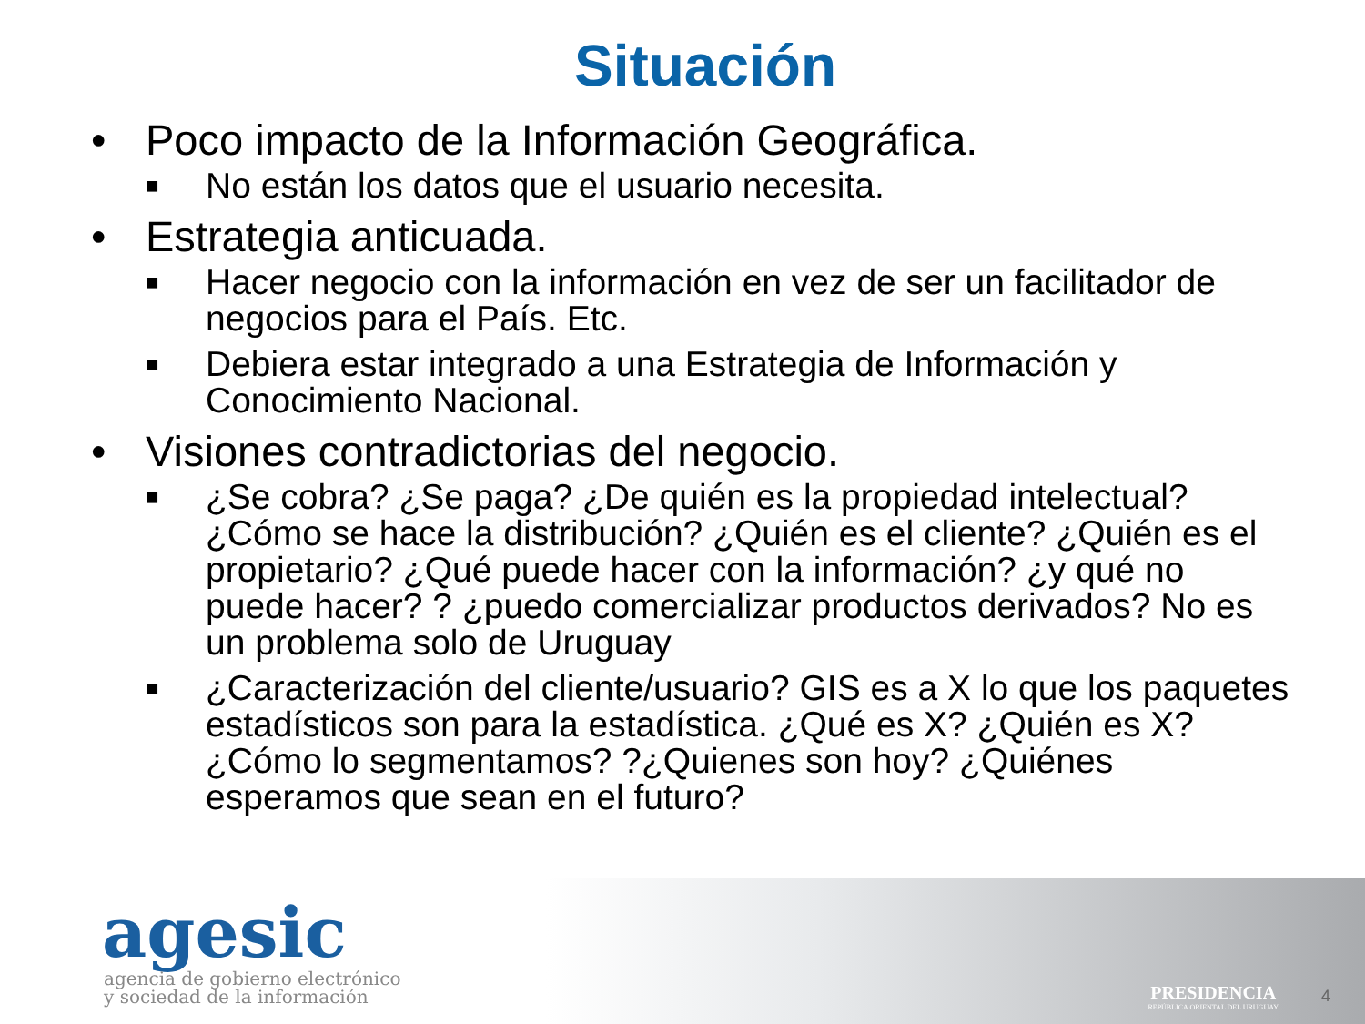Situación
• Poco impacto de la Información Geográfica.
■ No están los datos que el usuario necesita.
• Estrategia anticuada.
■ Hacer negocio con la información en vez de ser un facilitador de negocios para el País. Etc.
■ Debiera estar integrado a una Estrategia de Información y Conocimiento Nacional.
• Visiones contradictorias del negocio.
■ ¿Se cobra? ¿Se paga? ¿De quién es la propiedad intelectual? ¿Cómo se hace la distribución? ¿Quién es el cliente? ¿Quién es el propietario? ¿Qué puede hacer con la información? ¿y qué no puede hacer? ? ¿puedo comercializar productos derivados? No es un problema solo de Uruguay
■ ¿Caracterización del cliente/usuario? GIS es a X lo que los paquetes estadísticos son para la estadística. ¿Qué es X? ¿Quién es X? ¿Cómo lo segmentamos? ?¿Quienes son hoy? ¿Quiénes esperamos que sean en el futuro?
agesic
agencia de gobierno electrónico
y sociedad de la información
PRESIDENCIA
REPÚBLICA ORIENTAL DEL URUGUAY
4